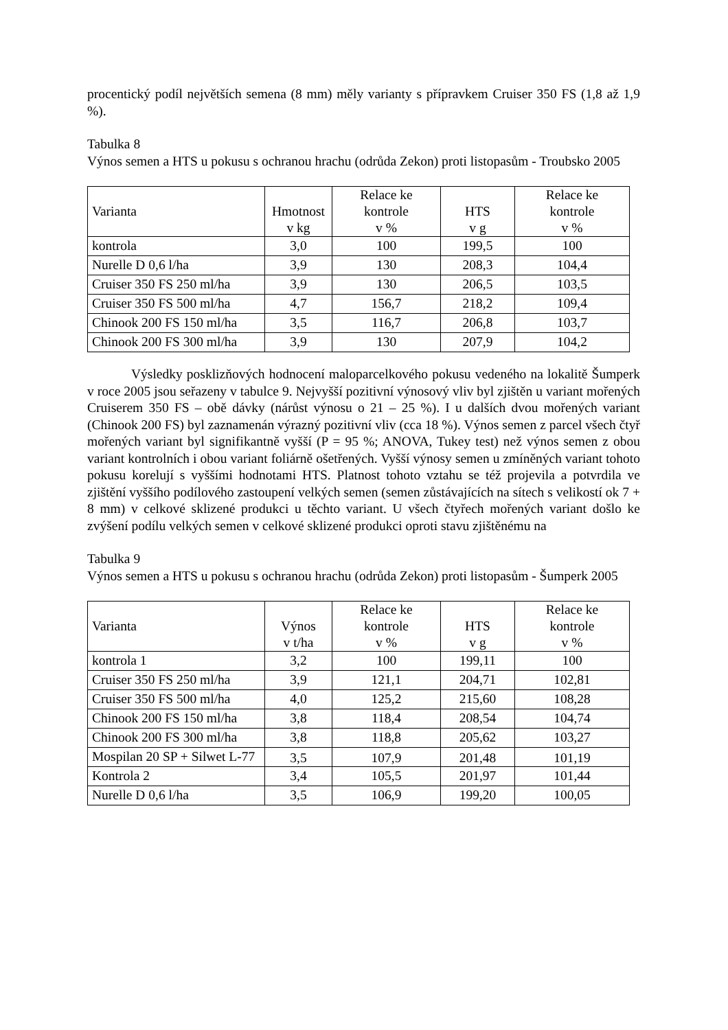procentický podíl největších semena (8 mm) měly varianty s přípravkem Cruiser 350 FS (1,8 až 1,9 %).
Tabulka 8
Výnos semen a HTS u pokusu s ochranou hrachu (odrůda Zekon) proti listopasům - Troubsko 2005
| Varianta | Hmotnost v kg | Relace ke kontrole v % | HTS v g | Relace ke kontrole v % |
| --- | --- | --- | --- | --- |
| kontrola | 3,0 | 100 | 199,5 | 100 |
| Nurelle D 0,6 l/ha | 3,9 | 130 | 208,3 | 104,4 |
| Cruiser 350 FS 250 ml/ha | 3,9 | 130 | 206,5 | 103,5 |
| Cruiser 350 FS 500 ml/ha | 4,7 | 156,7 | 218,2 | 109,4 |
| Chinook 200 FS 150 ml/ha | 3,5 | 116,7 | 206,8 | 103,7 |
| Chinook 200 FS 300 ml/ha | 3,9 | 130 | 207,9 | 104,2 |
Výsledky posklizňových hodnocení maloparcelkového pokusu vedeného na lokalitě Šumperk v roce 2005 jsou seřazeny v tabulce 9. Nejvyšší pozitivní výnosový vliv byl zjištěn u variant mořených Cruiserem 350 FS – obě dávky (nárůst výnosu o 21 – 25 %). I u dalších dvou mořených variant (Chinook 200 FS) byl zaznamenán výrazný pozitivní vliv (cca 18 %). Výnos semen z parcel všech čtyř mořených variant byl signifikantně vyšší (P = 95 %; ANOVA, Tukey test) než výnos semen z obou variant kontrolních i obou variant foliárně ošetřených. Vyšší výnosy semen u zmíněných variant tohoto pokusu korelují s vyššími hodnotami HTS. Platnost tohoto vztahu se též projevila a potvrdila ve zjištění vyššího podílového zastoupení velkých semen (semen zůstávajících na sítech s velikostí ok 7 + 8 mm) v celkové sklizené produkci u těchto variant. U všech čtyřech mořených variant došlo ke zvýšení podílu velkých semen v celkové sklizené produkci oproti stavu zjištěnému na
Tabulka 9
Výnos semen a HTS u pokusu s ochranou hrachu (odrůda Zekon) proti listopasům - Šumperk 2005
| Varianta | Výnos v t/ha | Relace ke kontrole v % | HTS v g | Relace ke kontrole v % |
| --- | --- | --- | --- | --- |
| kontrola 1 | 3,2 | 100 | 199,11 | 100 |
| Cruiser 350 FS 250 ml/ha | 3,9 | 121,1 | 204,71 | 102,81 |
| Cruiser 350 FS 500 ml/ha | 4,0 | 125,2 | 215,60 | 108,28 |
| Chinook 200 FS 150 ml/ha | 3,8 | 118,4 | 208,54 | 104,74 |
| Chinook 200 FS 300 ml/ha | 3,8 | 118,8 | 205,62 | 103,27 |
| Mospilan 20 SP + Silwet L-77 | 3,5 | 107,9 | 201,48 | 101,19 |
| Kontrola 2 | 3,4 | 105,5 | 201,97 | 101,44 |
| Nurelle D 0,6 l/ha | 3,5 | 106,9 | 199,20 | 100,05 |